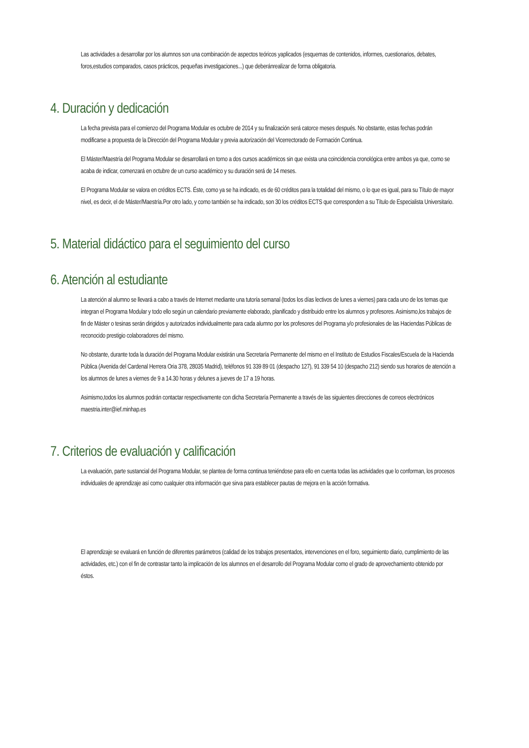Las actividades a desarrollar por los alumnos son una combinación de aspectos teóricos yaplicados (esquemas de contenidos, informes, cuestionarios, debates, foros,estudios comparados, casos prácticos, pequeñas investigaciones...) que deberánrealizar de forma obligatoria.
4. Duración y dedicación
La fecha prevista para el comienzo del Programa Modular es octubre de 2014 y su finalización será catorce meses después. No obstante, estas fechas podrán modificarse a propuesta de la Dirección del Programa Modular y previa autorización del Vicerrectorado de Formación Continua.
El Máster/Maestría del Programa Modular se desarrollará en torno a dos cursos académicos sin que exista una coincidencia cronológica entre ambos ya que, como se acaba de indicar, comenzará en octubre de un curso académico y su duración será de 14 meses.
El Programa Modular se valora en créditos ECTS. Éste, como ya se ha indicado, es de 60 créditos para la totalidad del mismo, o lo que es igual, para su Título de mayor nivel, es decir, el de Máster/Maestría.Por otro lado, y como también se ha indicado, son 30 los créditos ECTS que corresponden a su Título de Especialista Universitario.
5. Material didáctico para el seguimiento del curso
6. Atención al estudiante
La atención al alumno se llevará a cabo a través de Internet mediante una tutoría semanal (todos los días lectivos de lunes a viernes) para cada uno de los temas que integran el Programa Modular y todo ello según un calendario previamente elaborado, planificado y distribuido entre los alumnos y profesores. Asimismo,los trabajos de fin de Máster o tesinas serán dirigidos y autorizados individualmente para cada alumno por los profesores del Programa y/o profesionales de las Haciendas Públicas de reconocido prestigio colaboradores del mismo.
No obstante, durante toda la duración del Programa Modular existirán una Secretaría Permanente del mismo en el Instituto de Estudios Fiscales/Escuela de la Hacienda Pública (Avenida del Cardenal Herrera Oria 378, 28035 Madrid), teléfonos 91 339 89 01 (despacho 127), 91 339 54 10 (despacho 212) siendo sus horarios de atención a los alumnos de lunes a viernes de 9 a 14.30 horas y delunes a jueves de 17 a 19 horas.
Asimismo,todos los alumnos podrán contactar respectivamente con dicha Secretaría Permanente a través de las siguientes direcciones de correos electrónicos maestria.inter@ief.minhap.es
7. Criterios de evaluación y calificación
La evaluación, parte sustancial del Programa Modular, se plantea de forma continua teniéndose para ello en cuenta todas las actividades que lo conforman, los procesos individuales de aprendizaje así como cualquier otra información que sirva para establecer pautas de mejora en la acción formativa.
El aprendizaje se evaluará en función de diferentes parámetros (calidad de los trabajos presentados, intervenciones en el foro, seguimiento diario, cumplimiento de las actividades, etc.) con el fin de contrastar tanto la implicación de los alumnos en el desarrollo del Programa Modular como el grado de aprovechamiento obtenido por éstos.